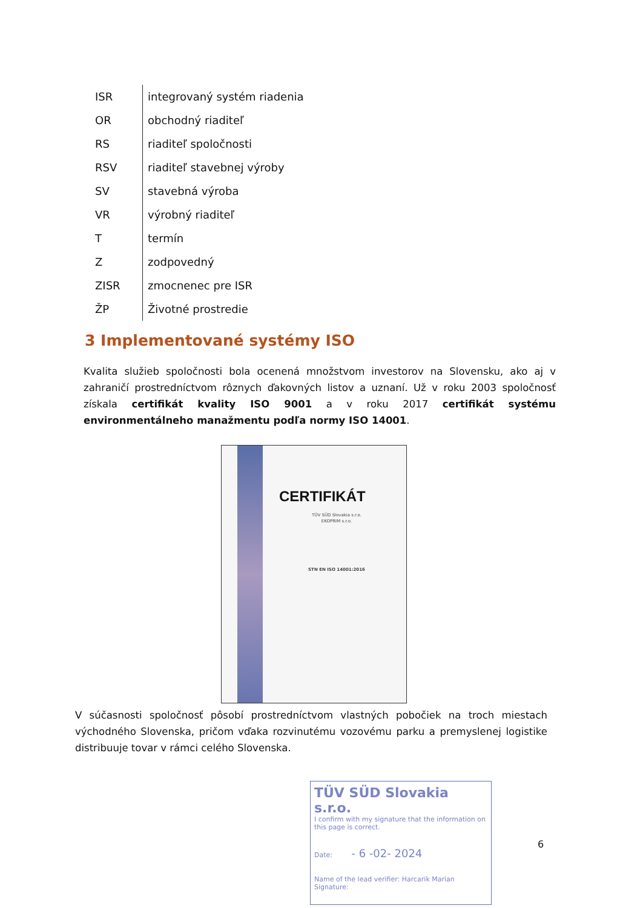| ISR | integrovaný systém riadenia |
| OR | obchodný riaditeľ |
| RS | riaditeľ spoločnosti |
| RSV | riaditeľ stavebnej výroby |
| SV | stavebná výroba |
| VR | výrobný riaditeľ |
| T | termín |
| Z | zodpovedný |
| ZISR | zmocnenec pre ISR |
| ŽP | Životné prostredie |
3 Implementované systémy ISO
Kvalita služieb spoločnosti bola ocenená množstvom investorov na Slovensku, ako aj v zahraničí prostredníctvom rôznych ďakovných listov a uznaní. Už v roku 2003 spoločnosť získala certifikát kvality ISO 9001 a v roku 2017 certifikát systému environmentálneho manažmentu podľa normy ISO 14001.
CERTIFIKÁT
TÜV SÜD Slovakia s.r.o.
EKOPRIM s.r.o.
STN EN ISO 14001:2016
V súčasnosti spoločnosť pôsobí prostredníctvom vlastných pobočiek na troch miestach východného Slovenska, pričom vďaka rozvinutému vozovému parku a premyslenej logistike distribuuje tovar v rámci celého Slovenska.
TÜV SÜD Slovakia s.r.o.
I confirm with my signature that the information on this page is correct.
Date: - 6 -02- 2024
Name of the lead verifier: Harcarik Marian
Signature:
6